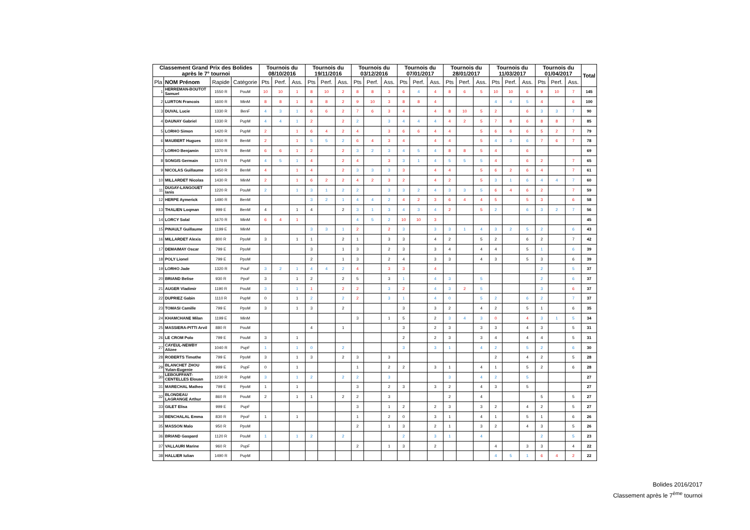| Classement Grand Prix des Bolides après le 7° tournoi | | | | Tournois du 08/10/2016 | | | Tournois du 19/11/2016 | | | Tournois du 03/12/2016 | | | Tournois du 07/01/2017 | | | Tournois du 28/01/2017 | | | Tournois du 11/03/2017 | | | Tournois du 01/04/2017 | | | Total |
| --- | --- | --- | --- | --- | --- | --- | --- | --- | --- | --- | --- | --- | --- | --- | --- | --- | --- | --- | --- | --- | --- | --- | --- | --- | --- |
| Pla | NOM Prénom | Rapide | Catégorie | Pts | Perf. | Ass. | Pts | Perf. | Ass. | Pts | Perf. | Ass. | Pts | Perf. | Ass. | Pts | Perf. | Ass. | Pts | Perf. | Ass. | Pts | Perf. | Ass. | |
| 1 | HERREMAN-BOUTOT Samuel | 1550 R | PouM | 10 | 10 | 1 | 8 | 10 | 2 | 8 | 8 | 3 | 6 | 4 | 4 | 8 | 6 | 5 | 10 | 10 | 6 | 9 | 10 | 7 | 145 |
| 2 | LURTON Francois | 1600 R | MinM | 8 | 8 | 1 | 8 | 8 | 2 | 9 | 10 | 3 | 8 | 8 | 4 | | | | 4 | 4 | 5 | 4 | | 6 | 100 |
| 3 | DUVAL Lucie | 1330 R | BenF | 4 | 3 | 1 | 6 | 6 | 2 | 7 | 6 | 3 | 4 | | 4 | 8 | 10 | 5 | 2 | | 6 | 3 | 3 | 7 | 90 |
| 4 | DAUNAY Gabriel | 1330 R | PupM | 4 | 4 | 1 | 2 | | 2 | 2 | | 3 | 4 | 4 | 4 | 4 | 2 | 5 | 7 | 8 | 6 | 8 | 8 | 7 | 85 |
| 5 | LORHO Simon | 1420 R | PupM | 2 | | 1 | 6 | 4 | 2 | 4 | | 3 | 6 | 6 | 4 | 4 | | 5 | 6 | 6 | 6 | 5 | 2 | 7 | 79 |
| 6 | MAUBERT Hugues | 1550 R | BenM | 2 | | 1 | 5 | 5 | 2 | 6 | 4 | 3 | 4 | | 4 | 4 | | 5 | 4 | 3 | 6 | 7 | 6 | 7 | 78 |
| 7 | LORHO Benjamin | 1370 R | BenM | 6 | 6 | 1 | 2 | | 2 | 3 | 2 | 3 | 4 | 5 | 4 | 8 | 8 | 5 | 4 | | 6 | | | | 69 |
| 8 | SONGIS Germain | 1170 R | PupM | 4 | 5 | 1 | 4 | | 2 | 4 | | 3 | 3 | 1 | 4 | 5 | 5 | 5 | 4 | | 6 | 2 | | 7 | 65 |
| 9 | NICOLAS Guillaume | 1450 R | BenM | 4 | | 1 | 4 | | 2 | 3 | 3 | 3 | 3 | | 4 | 4 | | 5 | 6 | 2 | 6 | 4 | | 7 | 61 |
| 10 | MILLARDET Nicolas | 1430 R | MinM | 2 | | 1 | 6 | 2 | 2 | 4 | 2 | 3 | 2 | | 4 | 2 | | 5 | 3 | 1 | 6 | 4 | 4 | 7 | 60 |
| 11 | DUGAY-LANGOUET Ianis | 1220 R | PouM | 2 | | 1 | 3 | 1 | 2 | 2 | | 3 | 3 | 2 | 4 | 3 | 3 | 5 | 6 | 4 | 6 | 2 | | 7 | 59 |
| 12 | HERPE Aymerick | 1490 R | BenM | | | | 3 | 2 | 1 | 4 | 4 | 2 | 4 | 2 | 3 | 6 | 4 | 4 | 5 | | 5 | 3 | | 6 | 58 |
| 13 | THALIEN Loqman | 999 E | BenM | 4 | | 1 | 4 | | 2 | 3 | 1 | 3 | 4 | 3 | 4 | 2 | | 5 | 2 | | 6 | 3 | 2 | 7 | 56 |
| 14 | LORCY Solal | 1670 R | MinM | 6 | 4 | 1 | | | | 4 | 5 | 2 | 10 | 10 | 3 | | | | | | | | | | 45 |
| 15 | PINAULT Guillaume | 1199 E | MinM | | | | 3 | 3 | 1 | 2 | | 2 | 3 | | 3 | 3 | 1 | 4 | 3 | 2 | 5 | 2 | | 6 | 43 |
| 16 | MILLARDET Alexis | 800 R | PpoM | 3 | | 1 | 1 | | 2 | 1 | | 3 | 3 | | 4 | 2 | | 5 | 2 | | 6 | 2 | | 7 | 42 |
| 17 | DEMAIMAY Oscar | 799 E | PpoM | | | | 3 | | 1 | 3 | | 2 | 3 | | 3 | 4 | | 4 | 4 | | 5 | 1 | | 6 | 39 |
| 18 | POLY Lionel | 799 E | PpoM | | | | 2 | | 1 | 3 | | 2 | 4 | | 3 | 3 | | 4 | 3 | | 5 | 3 | | 6 | 39 |
| 19 | LORHO Jade | 1320 R | PouF | 3 | 2 | 1 | 4 | 4 | 2 | 4 | | 3 | 3 | | 4 | | | | | | | 2 | | 5 | 37 |
| 20 | BRIAND Belise | 930 R | PpoF | 3 | | 1 | 2 | | 2 | 5 | | 3 | 1 | | 4 | 3 | | 5 | | | | 2 | | 6 | 37 |
| 21 | AUGER Vladimir | 1190 R | PouM | 3 | | 1 | 1 | | 2 | 2 | | 3 | 2 | | 4 | 3 | 2 | 5 | | | | 3 | | 6 | 37 |
| 22 | DUPRIEZ Gabin | 1110 R | PupM | 0 | | 1 | 2 | | 2 | 2 | | 3 | 1 | | 4 | 0 | | 5 | 2 | | 6 | 2 | | 7 | 37 |
| 23 | TOMASI Camille | 799 E | PpoM | 3 | | 1 | 3 | | 2 | | | | 3 | | 3 | 2 | | 4 | 2 | | 5 | 1 | | 6 | 35 |
| 24 | KHAMCHANE Milan | 1199 E | MinM | | | | | | | 3 | | 1 | 5 | | 2 | 3 | 4 | 3 | 0 | | 4 | 3 | 1 | 5 | 34 |
| 25 | MASSIERA-PITTI Arvil | 880 R | PouM | | | | 4 | | 1 | | | | 3 | | 2 | 3 | | 3 | 3 | | 4 | 3 | | 5 | 31 |
| 26 | LE CROM Polo | 799 E | PouM | 3 | | 1 | | | | | | | 2 | | 2 | 3 | | 3 | 4 | | 4 | 4 | | 5 | 31 |
| 27 | CAYEUL-NEWBY Alizee | 1040 R | PupF | 1 | | 1 | 0 | | 2 | | | | 3 | | 3 | 1 | | 4 | 2 | | 5 | 2 | | 6 | 30 |
| 28 | ROBERTS Timothe | 799 E | PpoM | 3 | | 1 | 3 | | 2 | 3 | | 3 | | | | | | | 2 | | 4 | 2 | | 5 | 28 |
| 29 | BLANCHET ZHOU Yulan-Eugenie | 999 E | PupF | 0 | | 1 | | | | 1 | | 2 | 2 | | 3 | 1 | | 4 | 1 | | 5 | 2 | | 6 | 28 |
| 30 | LEBOUFFANT-CENTELLES Elouan | 1230 R | PupM | 3 | | 1 | 2 | | 2 | 2 | | 3 | | | | 3 | | 4 | 2 | | 5 | | | | 27 |
| 31 | MARECHAL Matheo | 799 E | PpoM | 1 | | 1 | | | | 3 | | 2 | 3 | | 3 | 2 | | 4 | 3 | | 5 | | | | 27 |
| 32 | BLONDEAU LAGRANGE Arthur | 860 R | PouM | 2 | | 1 | 1 | | 2 | 2 | | 3 | | | | 2 | | 4 | | | | 5 | | 5 | 27 |
| 33 | GILET Elisa | 999 E | PupF | | | | | | | 3 | | 1 | 2 | | 2 | 3 | | 3 | 2 | | 4 | 2 | | 5 | 27 |
| 34 | BENCHALAL Emma | 830 R | PpoF | 1 | | 1 | | | | 1 | | 2 | 0 | | 3 | 1 | | 4 | 1 | | 5 | 1 | | 6 | 26 |
| 35 | MASSON Malo | 950 R | PpoM | | | | | | | 2 | | 1 | 3 | | 2 | 1 | | 3 | 2 | | 4 | 3 | | 5 | 26 |
| 36 | BRIAND Gaspard | 1120 R | PouM | 1 | | 1 | 2 | | 2 | | | | 2 | | 3 | 1 | | 4 | | | | 2 | | 5 | 23 |
| 37 | VALLAURI Marine | 960 R | PupF | | | | | | | 2 | | 1 | 3 | | 2 | | | | 4 | | 3 | 3 | | 4 | 22 |
| 38 | HALLIER Iulian | 1490 R | PupM | | | | | | | | | | | | | | | | 4 | 5 | 1 | 6 | 4 | 2 | 22 |
Bolides 2016/2017
Classement après le 7<sup>ème</sup> tournoi